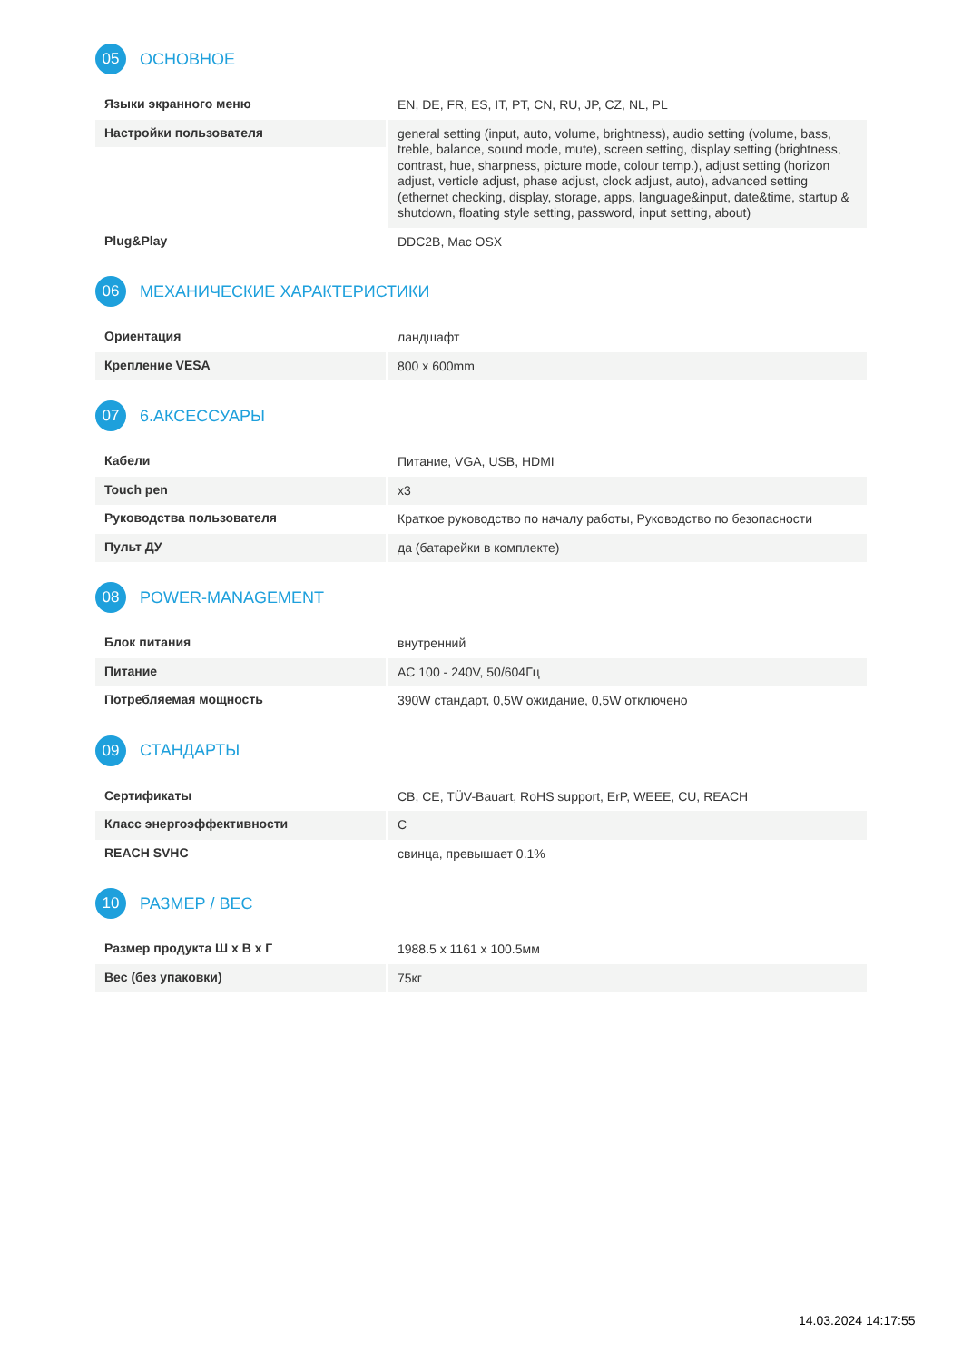05
ОСНОВНОЕ
| Языки экранного меню | EN, DE, FR, ES, IT, PT, CN, RU, JP, CZ, NL, PL |
| Настройки пользователя | general setting (input, auto, volume, brightness), audio setting (volume, bass, treble, balance, sound mode, mute), screen setting, display setting (brightness, contrast, hue, sharpness, picture mode, colour temp.), adjust setting (horizon adjust, verticle adjust, phase adjust, clock adjust, auto), advanced setting (ethernet checking, display, storage, apps, language&input, date&time, startup & shutdown, floating style setting, password, input setting, about) |
| Plug&Play | DDC2B, Mac OSX |
06
МЕХАНИЧЕСКИЕ ХАРАКТЕРИСТИКИ
| Ориентация | ландшафт |
| Крепление VESA | 800 x 600mm |
07
6.АКСЕССУАРЫ
| Кабели | Питание, VGA, USB, HDMI |
| Touch pen | x3 |
| Руководства пользователя | Краткое руководство по началу работы, Руководство по безопасности |
| Пульт ДУ | да (батарейки в комплекте) |
08
POWER-MANAGEMENT
| Блок питания | внутренний |
| Питание | AC 100 - 240V, 50/604Гц |
| Потребляемая мощность | 390W стандарт, 0,5W ожидание, 0,5W отключено |
09
СТАНДАРТЫ
| Сертификаты | CB, CE, TÜV-Bauart, RoHS support, ErP, WEEE, CU, REACH |
| Класс энергоэффективности | C |
| REACH SVHC | свинца, превышает 0.1% |
10
РАЗМЕР / ВЕС
| Размер продукта Ш x В x Г | 1988.5 x 1161 x 100.5мм |
| Вес (без упаковки) | 75кг |
14.03.2024 14:17:55